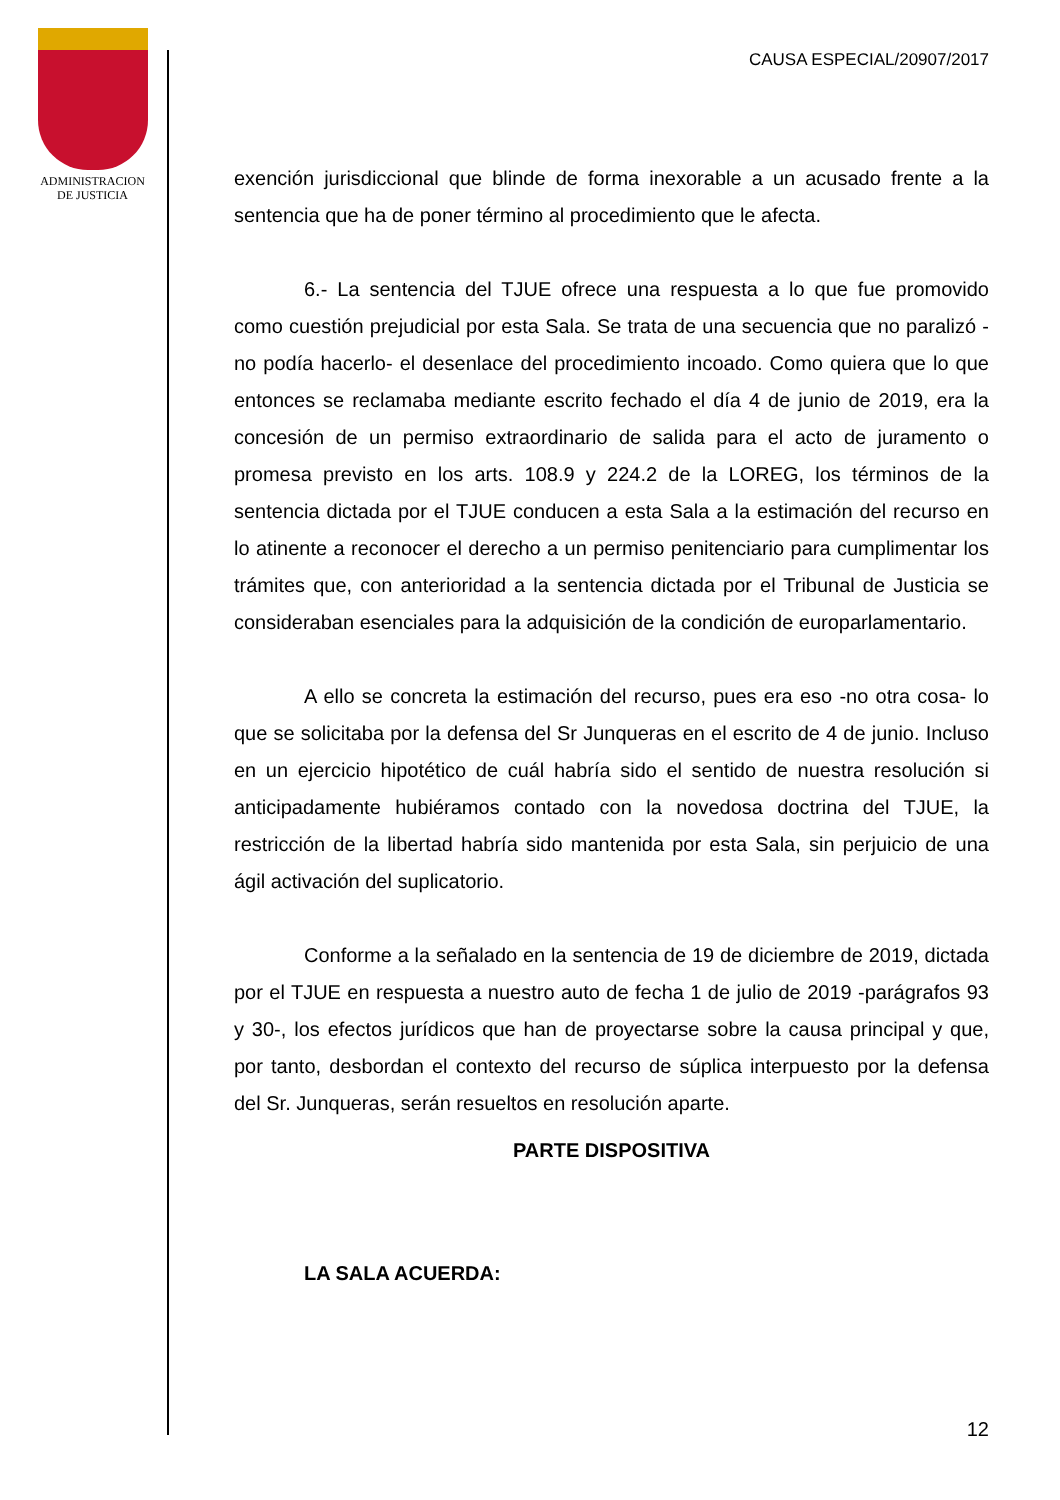ADMINISTRACION
DE JUSTICIA
CAUSA ESPECIAL/20907/2017
exención jurisdiccional que blinde de forma inexorable a un acusado frente a la sentencia que ha de poner término al procedimiento que le afecta.
6.- La sentencia del TJUE ofrece una respuesta a lo que fue promovido como cuestión prejudicial por esta Sala. Se trata de una secuencia que no paralizó -no podía hacerlo- el desenlace del procedimiento incoado. Como quiera que lo que entonces se reclamaba mediante escrito fechado el día 4 de junio de 2019, era la concesión de un permiso extraordinario de salida para el acto de juramento o promesa previsto en los arts. 108.9 y 224.2 de la LOREG, los términos de la sentencia dictada por el TJUE conducen a esta Sala a la estimación del recurso en lo atinente a reconocer el derecho a un permiso penitenciario para cumplimentar los trámites que, con anterioridad a la sentencia dictada por el Tribunal de Justicia se consideraban esenciales para la adquisición de la condición de europarlamentario.
A ello se concreta la estimación del recurso, pues era eso -no otra cosa- lo que se solicitaba por la defensa del Sr Junqueras en el escrito de 4 de junio. Incluso en un ejercicio hipotético de cuál habría sido el sentido de nuestra resolución si anticipadamente hubiéramos contado con la novedosa doctrina del TJUE, la restricción de la libertad habría sido mantenida por esta Sala, sin perjuicio de una ágil activación del suplicatorio.
Conforme a la señalado en la sentencia de 19 de diciembre de 2019, dictada por el TJUE en respuesta a nuestro auto de fecha 1 de julio de 2019 -parágrafos 93 y 30-, los efectos jurídicos que han de proyectarse sobre la causa principal y que, por tanto, desbordan el contexto del recurso de súplica interpuesto por la defensa del Sr. Junqueras, serán resueltos en resolución aparte.
PARTE DISPOSITIVA
LA SALA ACUERDA:
12